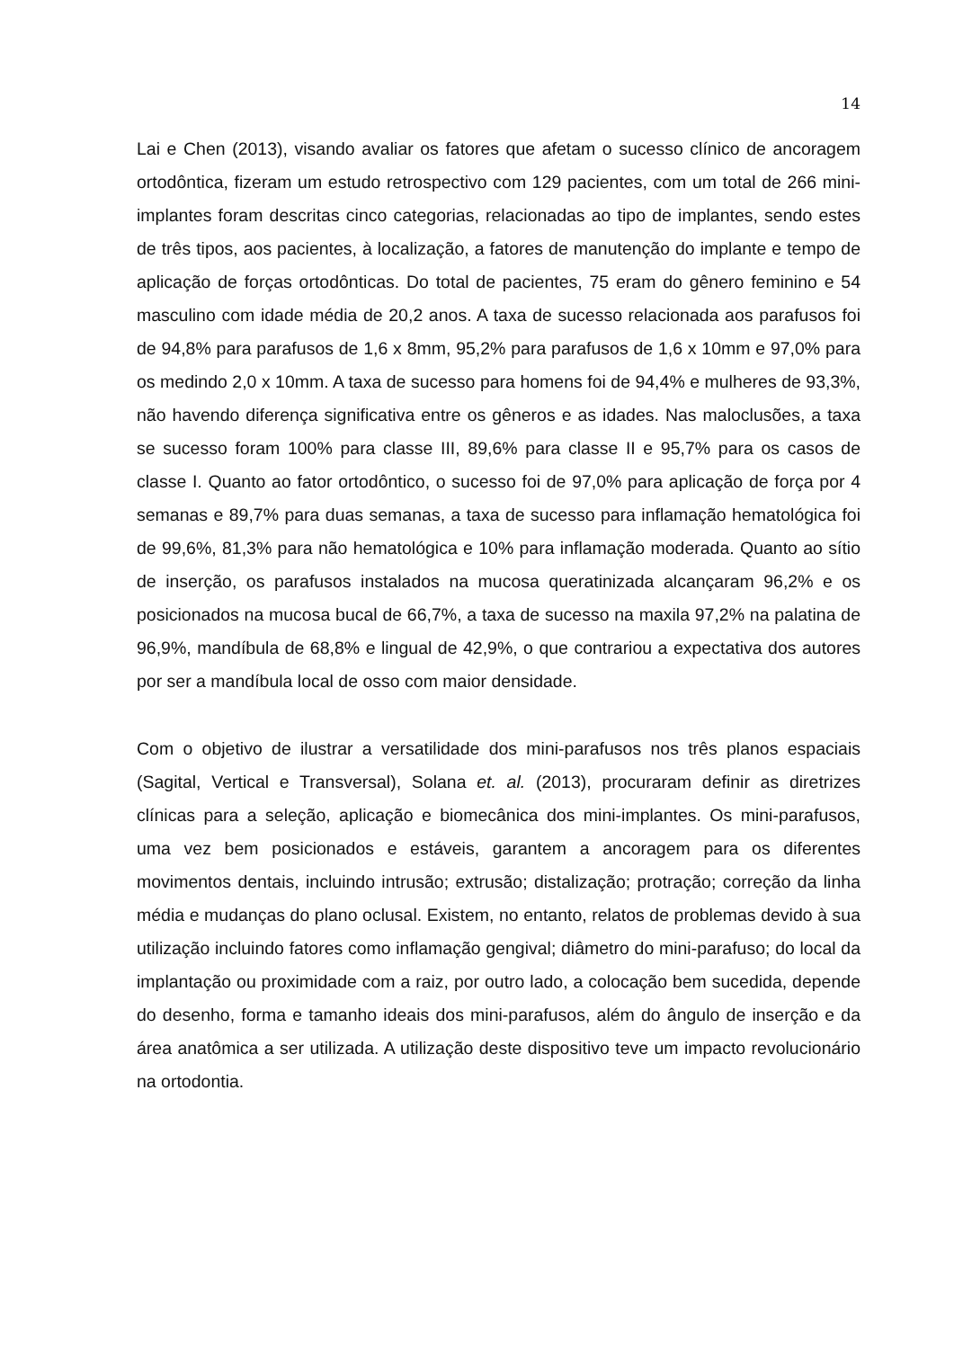14
Lai e Chen (2013), visando avaliar os fatores que afetam o sucesso clínico de ancoragem ortodôntica, fizeram um estudo retrospectivo com 129 pacientes, com um total de 266 mini-implantes foram descritas cinco categorias, relacionadas ao tipo de implantes, sendo estes de três tipos, aos pacientes, à localização, a fatores de manutenção do implante e tempo de aplicação de forças ortodônticas. Do total de pacientes, 75 eram do gênero feminino e 54 masculino com idade média de 20,2 anos. A taxa de sucesso relacionada aos parafusos foi de 94,8% para parafusos de 1,6 x 8mm, 95,2% para parafusos de 1,6 x 10mm e 97,0% para os medindo 2,0 x 10mm. A taxa de sucesso para homens foi de 94,4% e mulheres de 93,3%, não havendo diferença significativa entre os gêneros e as idades. Nas maloclusões, a taxa se sucesso foram 100% para classe III, 89,6% para classe II e 95,7% para os casos de classe I. Quanto ao fator ortodôntico, o sucesso foi de 97,0% para aplicação de força por 4 semanas e 89,7% para duas semanas, a taxa de sucesso para inflamação hematológica foi de 99,6%, 81,3% para não hematológica e 10% para inflamação moderada. Quanto ao sítio de inserção, os parafusos instalados na mucosa queratinizada alcançaram 96,2% e os posicionados na mucosa bucal de 66,7%, a taxa de sucesso na maxila 97,2% na palatina de 96,9%, mandíbula de 68,8% e lingual de 42,9%, o que contrariou a expectativa dos autores por ser a mandíbula local de osso com maior densidade.
Com o objetivo de ilustrar a versatilidade dos mini-parafusos nos três planos espaciais (Sagital, Vertical e Transversal), Solana et. al. (2013), procuraram definir as diretrizes clínicas para a seleção, aplicação e biomecânica dos mini-implantes. Os mini-parafusos, uma vez bem posicionados e estáveis, garantem a ancoragem para os diferentes movimentos dentais, incluindo intrusão; extrusão; distalização; protração; correção da linha média e mudanças do plano oclusal. Existem, no entanto, relatos de problemas devido à sua utilização incluindo fatores como inflamação gengival; diâmetro do mini-parafuso; do local da implantação ou proximidade com a raiz, por outro lado, a colocação bem sucedida, depende do desenho, forma e tamanho ideais dos mini-parafusos, além do ângulo de inserção e da área anatômica a ser utilizada. A utilização deste dispositivo teve um impacto revolucionário na ortodontia.